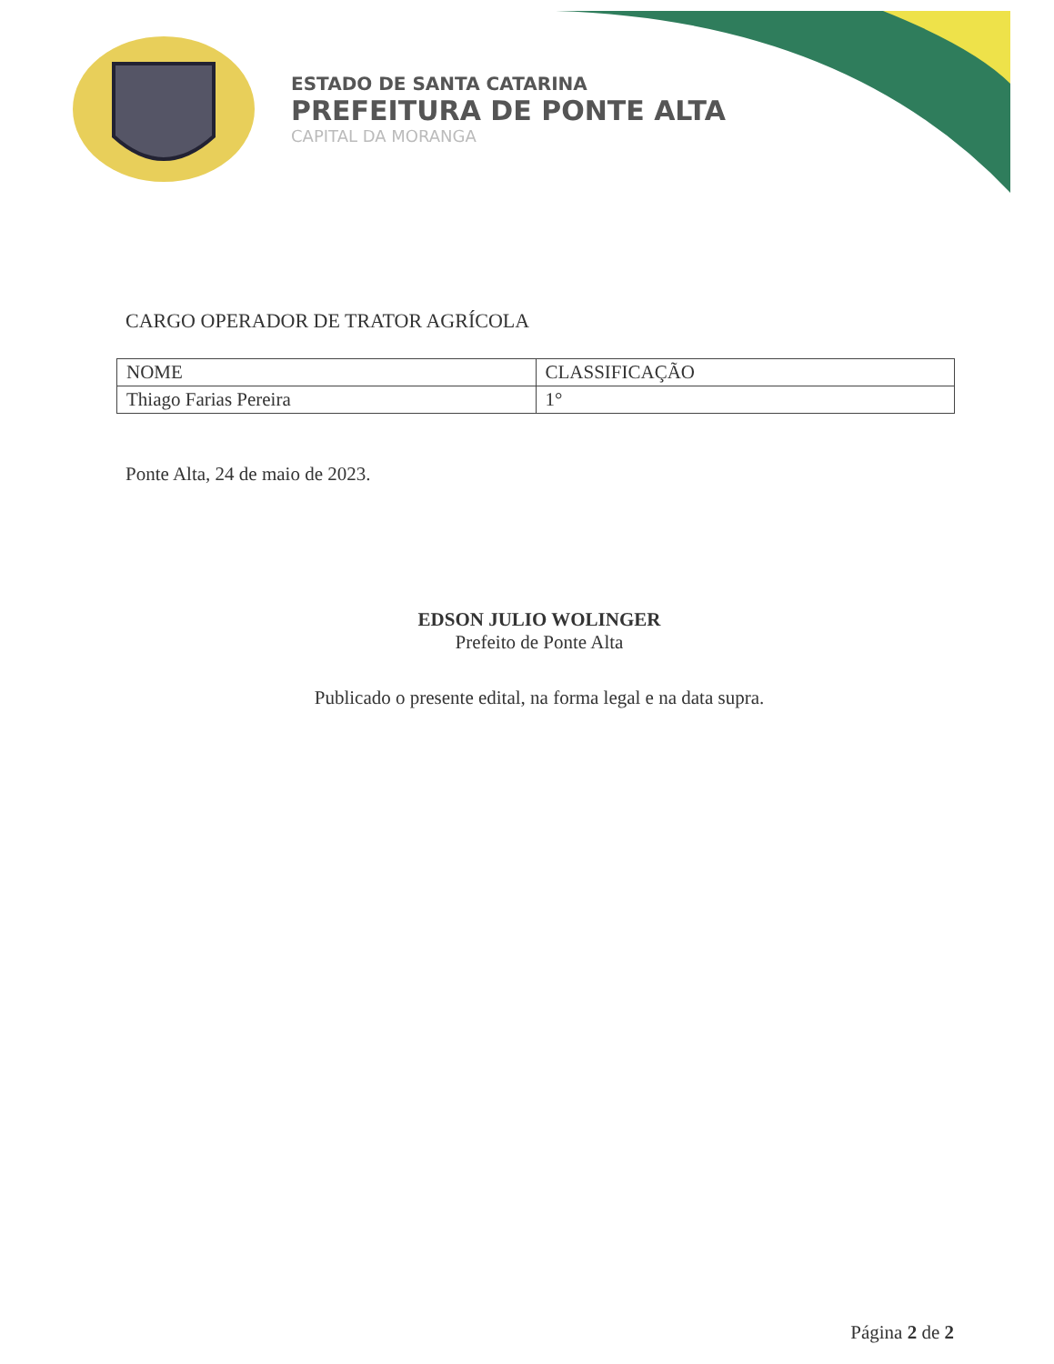ESTADO DE SANTA CATARINA
PREFEITURA DE PONTE ALTA
CAPITAL DA MORANGA
CARGO OPERADOR DE TRATOR AGRÍCOLA
| NOME | CLASSIFICAÇÃO |
| --- | --- |
| Thiago Farias Pereira | 1° |
Ponte Alta, 24 de maio de 2023.
EDSON JULIO WOLINGER
Prefeito de Ponte Alta
Publicado o presente edital, na forma legal e na data supra.
Página 2 de 2